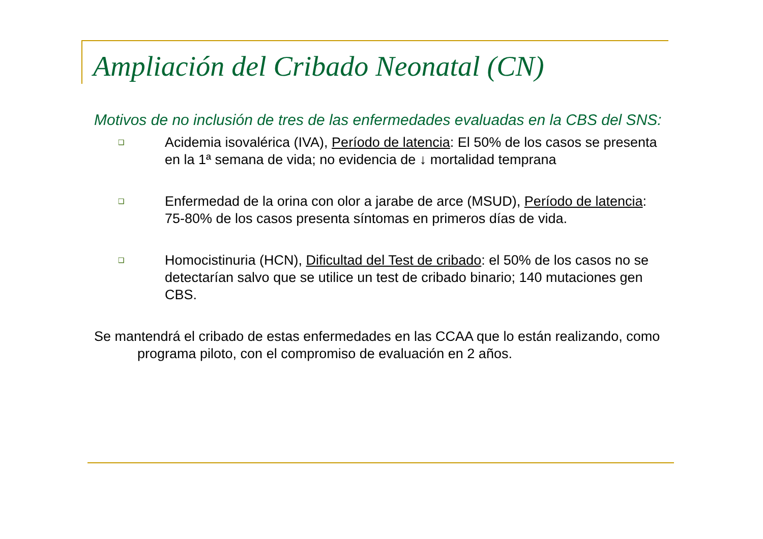Ampliación del Cribado Neonatal (CN)
Motivos de no inclusión de tres de las enfermedades evaluadas en la CBS del SNS:
❑ Acidemia isovalérica (IVA), Período de latencia: El 50% de los casos se presenta en la 1ª semana de vida; no evidencia de ↓ mortalidad temprana
❑ Enfermedad de la orina con olor a jarabe de arce (MSUD), Período de latencia: 75-80% de los casos presenta síntomas en primeros días de vida.
❑ Homocistinuria (HCN), Dificultad del Test de cribado: el 50% de los casos no se detectarían salvo que se utilice un test de cribado binario; 140 mutaciones gen CBS.
Se mantendrá el cribado de estas enfermedades en las CCAA que lo están realizando, como programa piloto, con el compromiso de evaluación en 2 años.